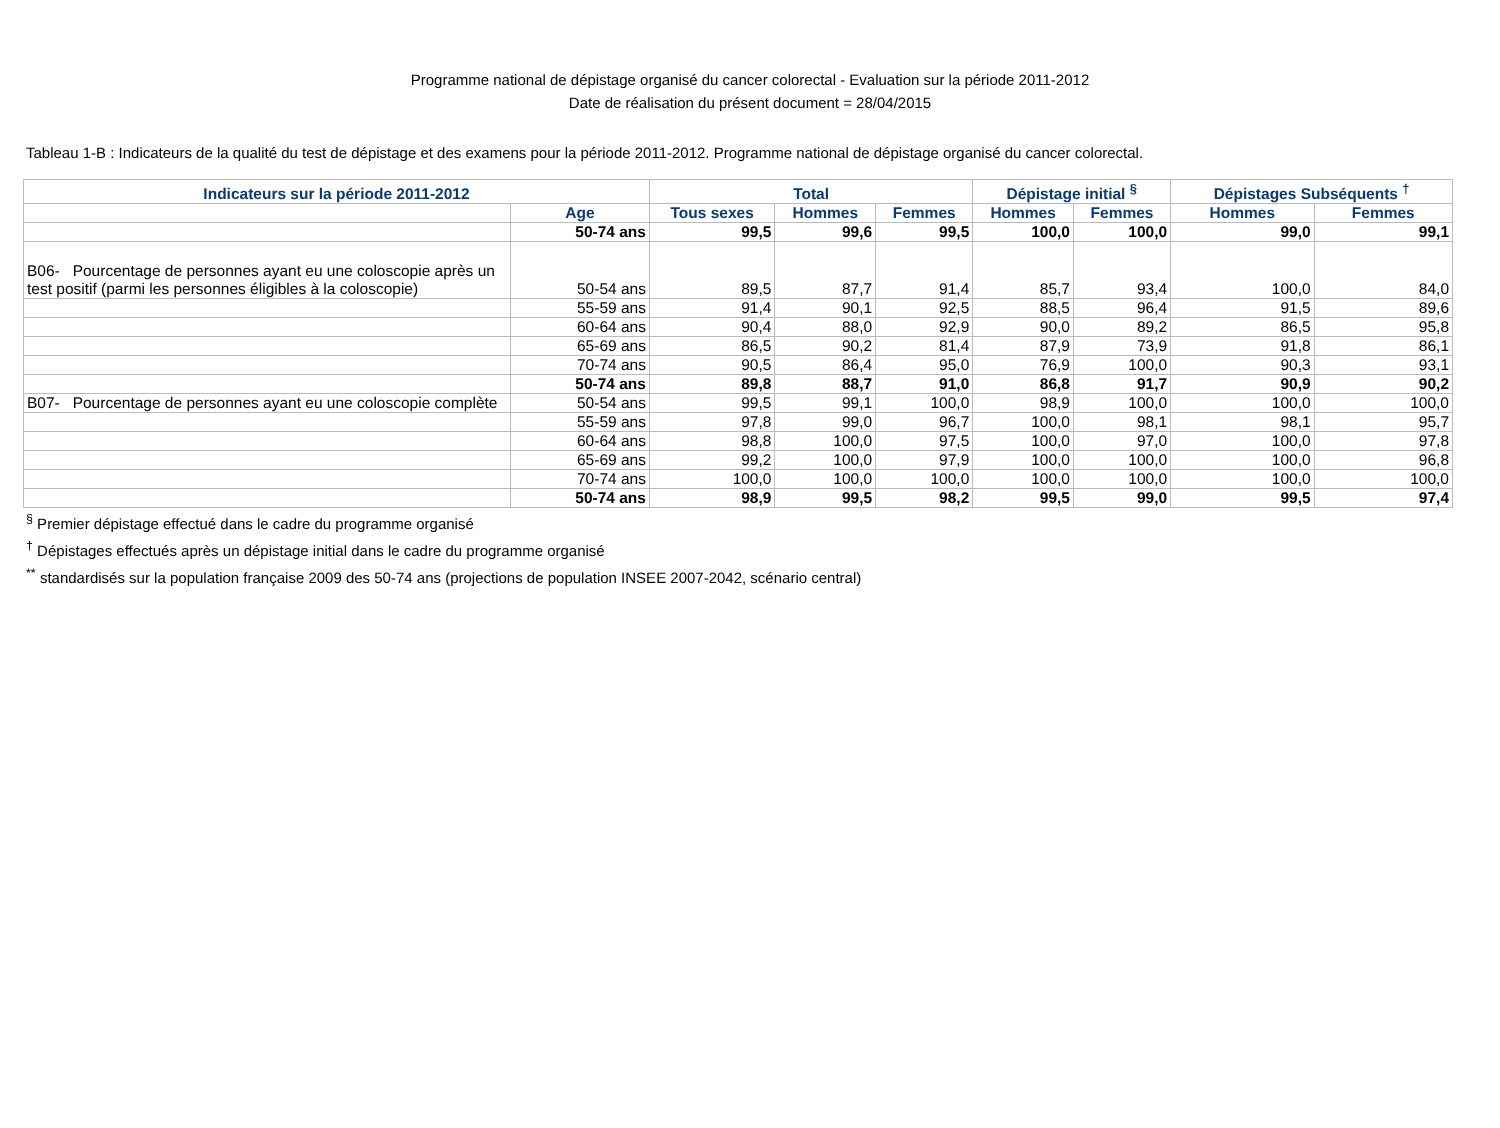Programme national de dépistage organisé du cancer colorectal - Evaluation sur la période 2011-2012
Date de réalisation du présent document = 28/04/2015
Tableau 1-B : Indicateurs de la qualité du test de dépistage et des examens pour la période 2011-2012. Programme national de dépistage organisé du cancer colorectal.
| Indicateurs sur la période 2011-2012 | | Total | | | Dépistage initial <sup>§</sup> | | Dépistages Subséquents <sup>†</sup> | |
| --- | --- | --- | --- | --- | --- | --- | --- | --- |
| | Age | Tous sexes | Hommes | Femmes | Hommes | Femmes | Hommes | Femmes |
| | 50-74 ans | 99,5 | 99,6 | 99,5 | 100,0 | 100,0 | 99,0 | 99,1 |
| B06- Pourcentage de personnes ayant eu une coloscopie après un test positif (parmi les personnes éligibles à la coloscopie) | 50-54 ans | 89,5 | 87,7 | 91,4 | 85,7 | 93,4 | 100,0 | 84,0 |
| | 55-59 ans | 91,4 | 90,1 | 92,5 | 88,5 | 96,4 | 91,5 | 89,6 |
| | 60-64 ans | 90,4 | 88,0 | 92,9 | 90,0 | 89,2 | 86,5 | 95,8 |
| | 65-69 ans | 86,5 | 90,2 | 81,4 | 87,9 | 73,9 | 91,8 | 86,1 |
| | 70-74 ans | 90,5 | 86,4 | 95,0 | 76,9 | 100,0 | 90,3 | 93,1 |
| | 50-74 ans | 89,8 | 88,7 | 91,0 | 86,8 | 91,7 | 90,9 | 90,2 |
| B07- Pourcentage de personnes ayant eu une coloscopie complète | 50-54 ans | 99,5 | 99,1 | 100,0 | 98,9 | 100,0 | 100,0 | 100,0 |
| | 55-59 ans | 97,8 | 99,0 | 96,7 | 100,0 | 98,1 | 98,1 | 95,7 |
| | 60-64 ans | 98,8 | 100,0 | 97,5 | 100,0 | 97,0 | 100,0 | 97,8 |
| | 65-69 ans | 99,2 | 100,0 | 97,9 | 100,0 | 100,0 | 100,0 | 96,8 |
| | 70-74 ans | 100,0 | 100,0 | 100,0 | 100,0 | 100,0 | 100,0 | 100,0 |
| | 50-74 ans | 98,9 | 99,5 | 98,2 | 99,5 | 99,0 | 99,5 | 97,4 |
<sup>§</sup> Premier dépistage effectué dans le cadre du programme organisé
<sup>†</sup> Dépistages effectués après un dépistage initial dans le cadre du programme organisé
<sup>**</sup> standardisés sur la population française 2009 des 50-74 ans (projections de population INSEE 2007-2042, scénario central)